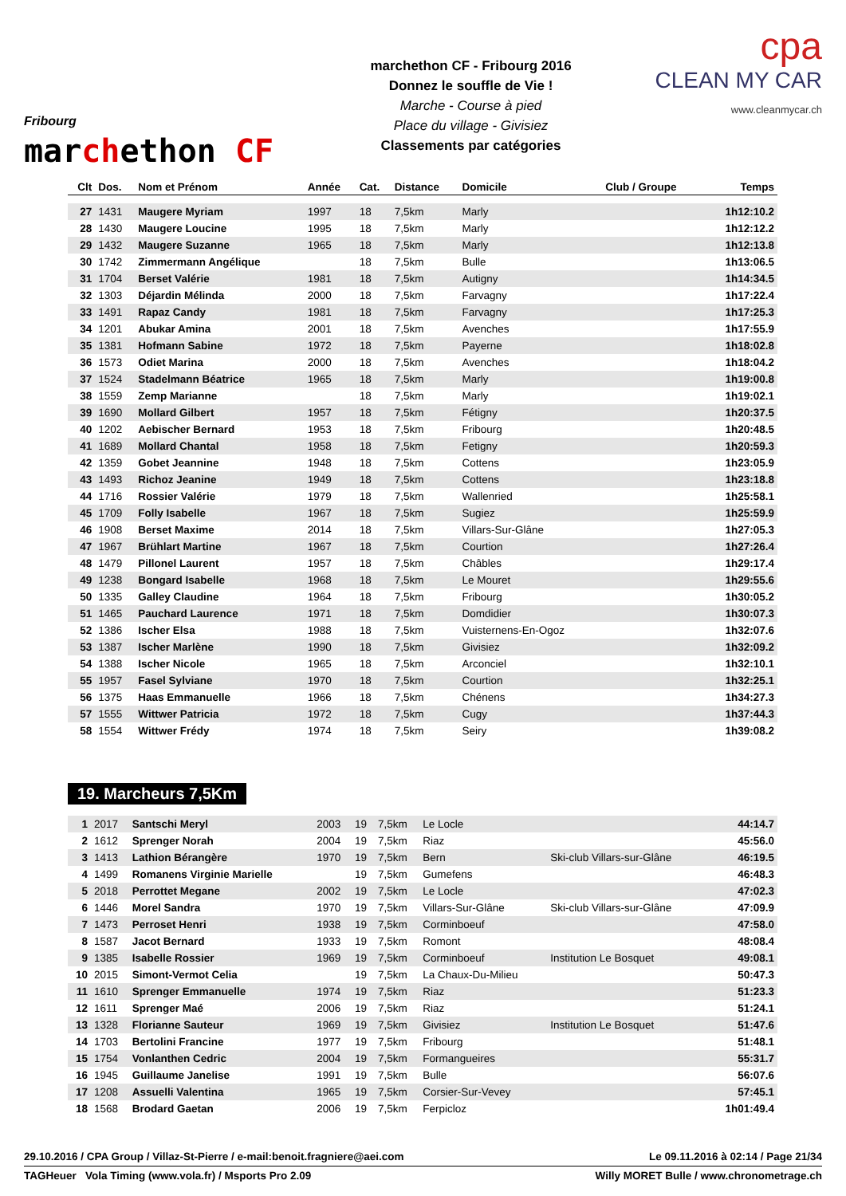Fribourg
marchethon CF
marchethon CF - Fribourg 2016
Donnez le souffle de Vie !
Marche - Course à pied
Place du village - Givisiez
Classements par catégories
cpa
CLEAN MY CAR
www.cleanmycar.ch
| Clt | Dos. | Nom et Prénom | Année | Cat. | Distance | Domicile | Club / Groupe | Temps |
| --- | --- | --- | --- | --- | --- | --- | --- | --- |
| 27 | 1431 | Maugere Myriam | 1997 | 18 | 7,5km | Marly | | 1h12:10.2 |
| 28 | 1430 | Maugere Loucine | 1995 | 18 | 7,5km | Marly | | 1h12:12.2 |
| 29 | 1432 | Maugere Suzanne | 1965 | 18 | 7,5km | Marly | | 1h12:13.8 |
| 30 | 1742 | Zimmermann Angélique | | 18 | 7,5km | Bulle | | 1h13:06.5 |
| 31 | 1704 | Berset Valérie | 1981 | 18 | 7,5km | Autigny | | 1h14:34.5 |
| 32 | 1303 | Déjardin Mélinda | 2000 | 18 | 7,5km | Farvagny | | 1h17:22.4 |
| 33 | 1491 | Rapaz Candy | 1981 | 18 | 7,5km | Farvagny | | 1h17:25.3 |
| 34 | 1201 | Abukar Amina | 2001 | 18 | 7,5km | Avenches | | 1h17:55.9 |
| 35 | 1381 | Hofmann Sabine | 1972 | 18 | 7,5km | Payerne | | 1h18:02.8 |
| 36 | 1573 | Odiet Marina | 2000 | 18 | 7,5km | Avenches | | 1h18:04.2 |
| 37 | 1524 | Stadelmann Béatrice | 1965 | 18 | 7,5km | Marly | | 1h19:00.8 |
| 38 | 1559 | Zemp Marianne | | 18 | 7,5km | Marly | | 1h19:02.1 |
| 39 | 1690 | Mollard Gilbert | 1957 | 18 | 7,5km | Fétigny | | 1h20:37.5 |
| 40 | 1202 | Aebischer Bernard | 1953 | 18 | 7,5km | Fribourg | | 1h20:48.5 |
| 41 | 1689 | Mollard Chantal | 1958 | 18 | 7,5km | Fetigny | | 1h20:59.3 |
| 42 | 1359 | Gobet Jeannine | 1948 | 18 | 7,5km | Cottens | | 1h23:05.9 |
| 43 | 1493 | Richoz Jeanine | 1949 | 18 | 7,5km | Cottens | | 1h23:18.8 |
| 44 | 1716 | Rossier Valérie | 1979 | 18 | 7,5km | Wallenried | | 1h25:58.1 |
| 45 | 1709 | Folly Isabelle | 1967 | 18 | 7,5km | Sugiez | | 1h25:59.9 |
| 46 | 1908 | Berset Maxime | 2014 | 18 | 7,5km | Villars-Sur-Glâne | | 1h27:05.3 |
| 47 | 1967 | Brühlart Martine | 1967 | 18 | 7,5km | Courtion | | 1h27:26.4 |
| 48 | 1479 | Pillonel Laurent | 1957 | 18 | 7,5km | Châbles | | 1h29:17.4 |
| 49 | 1238 | Bongard Isabelle | 1968 | 18 | 7,5km | Le Mouret | | 1h29:55.6 |
| 50 | 1335 | Galley Claudine | 1964 | 18 | 7,5km | Fribourg | | 1h30:05.2 |
| 51 | 1465 | Pauchard Laurence | 1971 | 18 | 7,5km | Domdidier | | 1h30:07.3 |
| 52 | 1386 | Ischer Elsa | 1988 | 18 | 7,5km | Vuisternens-En-Ogoz | | 1h32:07.6 |
| 53 | 1387 | Ischer Marlène | 1990 | 18 | 7,5km | Givisiez | | 1h32:09.2 |
| 54 | 1388 | Ischer Nicole | 1965 | 18 | 7,5km | Arconciel | | 1h32:10.1 |
| 55 | 1957 | Fasel Sylviane | 1970 | 18 | 7,5km | Courtion | | 1h32:25.1 |
| 56 | 1375 | Haas Emmanuelle | 1966 | 18 | 7,5km | Chénens | | 1h34:27.3 |
| 57 | 1555 | Wittwer Patricia | 1972 | 18 | 7,5km | Cugy | | 1h37:44.3 |
| 58 | 1554 | Wittwer Frédy | 1974 | 18 | 7,5km | Seiry | | 1h39:08.2 |
19. Marcheurs 7,5Km
| 1 | 2017 | Santschi Meryl | 2003 | 19 | 7,5km | Le Locle | | 44:14.7 |
| 2 | 1612 | Sprenger Norah | 2004 | 19 | 7,5km | Riaz | | 45:56.0 |
| 3 | 1413 | Lathion Bérangère | 1970 | 19 | 7,5km | Bern | Ski-club Villars-sur-Glâne | 46:19.5 |
| 4 | 1499 | Romanens Virginie Marielle | | 19 | 7,5km | Gumefens | | 46:48.3 |
| 5 | 2018 | Perrottet Megane | 2002 | 19 | 7,5km | Le Locle | | 47:02.3 |
| 6 | 1446 | Morel Sandra | 1970 | 19 | 7,5km | Villars-Sur-Glâne | Ski-club Villars-sur-Glâne | 47:09.9 |
| 7 | 1473 | Perroset Henri | 1938 | 19 | 7,5km | Corminboeuf | | 47:58.0 |
| 8 | 1587 | Jacot Bernard | 1933 | 19 | 7,5km | Romont | | 48:08.4 |
| 9 | 1385 | Isabelle Rossier | 1969 | 19 | 7,5km | Corminboeuf | Institution Le Bosquet | 49:08.1 |
| 10 | 2015 | Simont-Vermot Celia | | 19 | 7,5km | La Chaux-Du-Milieu | | 50:47.3 |
| 11 | 1610 | Sprenger Emmanuelle | 1974 | 19 | 7,5km | Riaz | | 51:23.3 |
| 12 | 1611 | Sprenger Maé | 2006 | 19 | 7,5km | Riaz | | 51:24.1 |
| 13 | 1328 | Florianne Sauteur | 1969 | 19 | 7,5km | Givisiez | Institution Le Bosquet | 51:47.6 |
| 14 | 1703 | Bertolini Francine | 1977 | 19 | 7,5km | Fribourg | | 51:48.1 |
| 15 | 1754 | Vonlanthen Cedric | 2004 | 19 | 7,5km | Formangueires | | 55:31.7 |
| 16 | 1945 | Guillaume Janelise | 1991 | 19 | 7,5km | Bulle | | 56:07.6 |
| 17 | 1208 | Assuelli Valentina | 1965 | 19 | 7,5km | Corsier-Sur-Vevey | | 57:45.1 |
| 18 | 1568 | Brodard Gaetan | 2006 | 19 | 7,5km | Ferpicloz | | 1h01:49.4 |
29.10.2016 / CPA Group / Villaz-St-Pierre / e-mail:benoit.fragniere@aei.com Le 09.11.2016 à 02:14 / Page 21/34
TAGHeuer Vola Timing (www.vola.fr) / Msports Pro 2.09 Willy MORET Bulle / www.chronometrage.ch